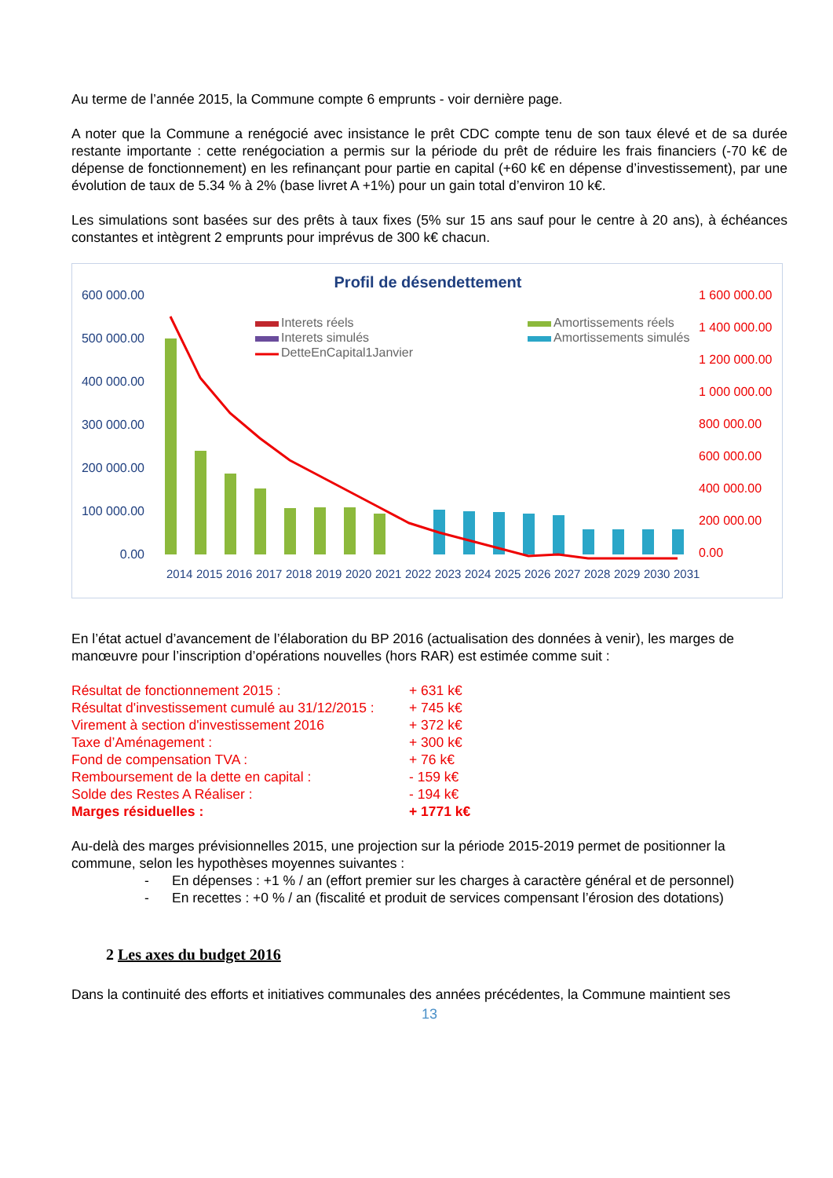Au terme de l’année 2015, la Commune compte 6 emprunts - voir dernière page.
A noter que la Commune a renégocié avec insistance le prêt CDC compte tenu de son taux élevé et de sa durée restante importante : cette renégociation a permis sur la période du prêt de réduire les frais financiers (-70 k€ de dépense de fonctionnement) en les refinançant pour partie en capital (+60 k€ en dépense d’investissement), par une évolution de taux de 5.34 % à 2% (base livret A +1%) pour un gain total d’environ 10 k€.
Les simulations sont basées sur des prêts à taux fixes (5% sur 15 ans sauf pour le centre à 20 ans), à échéances constantes et intègrent 2 emprunts pour imprévus de 300 k€ chacun.
Profil de désendettement
600 000.00
500 000.00
400 000.00
300 000.00
200 000.00
100 000.00
0.00
1 600 000.00
1 400 000.00
1 200 000.00
1 000 000.00
800 000.00
600 000.00
400 000.00
200 000.00
0.00
Interets réels
Interets simulés
DetteEnCapital1Janvier
Amortissements réels
Amortissements simulés
2014
2015
2016
2017
2018
2019
2020
2021
2022
2023
2024
2025
2026
2027
2028
2029
2030
2031
En l’état actuel d’avancement de l’élaboration du BP 2016 (actualisation des données à venir), les marges de manœuvre pour l’inscription d’opérations nouvelles (hors RAR) est estimée comme suit :
Résultat de fonctionnement 2015 : + 631 k€
Résultat d'investissement cumulé au 31/12/2015 : + 745 k€
Virement à section d'investissement 2016 + 372 k€
Taxe d’Aménagement : + 300 k€
Fond de compensation TVA : + 76 k€
Remboursement de la dette en capital : - 159 k€
Solde des Restes A Réaliser : - 194 k€
Marges résiduelles : + 1771 k€
Au-delà des marges prévisionnelles 2015, une projection sur la période 2015-2019 permet de positionner la commune, selon les hypothèses moyennes suivantes :
- En dépenses : +1 % / an (effort premier sur les charges à caractère général et de personnel)
- En recettes : +0 % / an (fiscalité et produit de services compensant l’érosion des dotations)
2 Les axes du budget 2016
Dans la continuité des efforts et initiatives communales des années précédentes, la Commune maintient ses
13